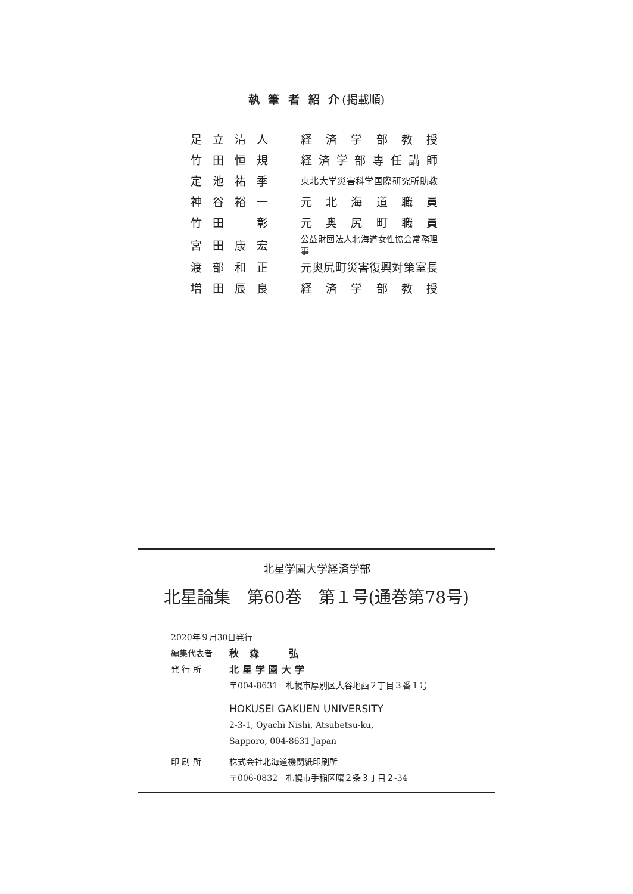執 筆 者 紹 介(掲載順)
| 足立清人 | 経 済 学 部 教 授 |
| 竹田恒規 | 経済学部専任講師 |
| 定池祐季 | 東北大学災害科学国際研究所助教 |
| 神谷裕一 | 元 北 海 道 職 員 |
| 竹田 彰 | 元 奥 尻 町 職 員 |
| 宮田康宏 | 公益財団法人北海道女性協会常務理事 |
| 渡部和正 | 元奥尻町災害復興対策室長 |
| 増田辰良 | 経 済 学 部 教 授 |
北星学園大学経済学部
北星論集　第60巻　第１号(通巻第78号)
2020年９月30日発行
編集代表者 秋 森　　弘
発 行 所 北星学園大学
〒004-8631　札幌市厚別区大谷地西２丁目３番１号
HOKUSEI GAKUEN UNIVERSITY
2-3-1, Oyachi Nishi, Atsubetsu-ku,
Sapporo, 004-8631 Japan
印 刷 所 株式会社北海道機関紙印刷所
〒006-0832　札幌市手稲区曙２条３丁目２-34